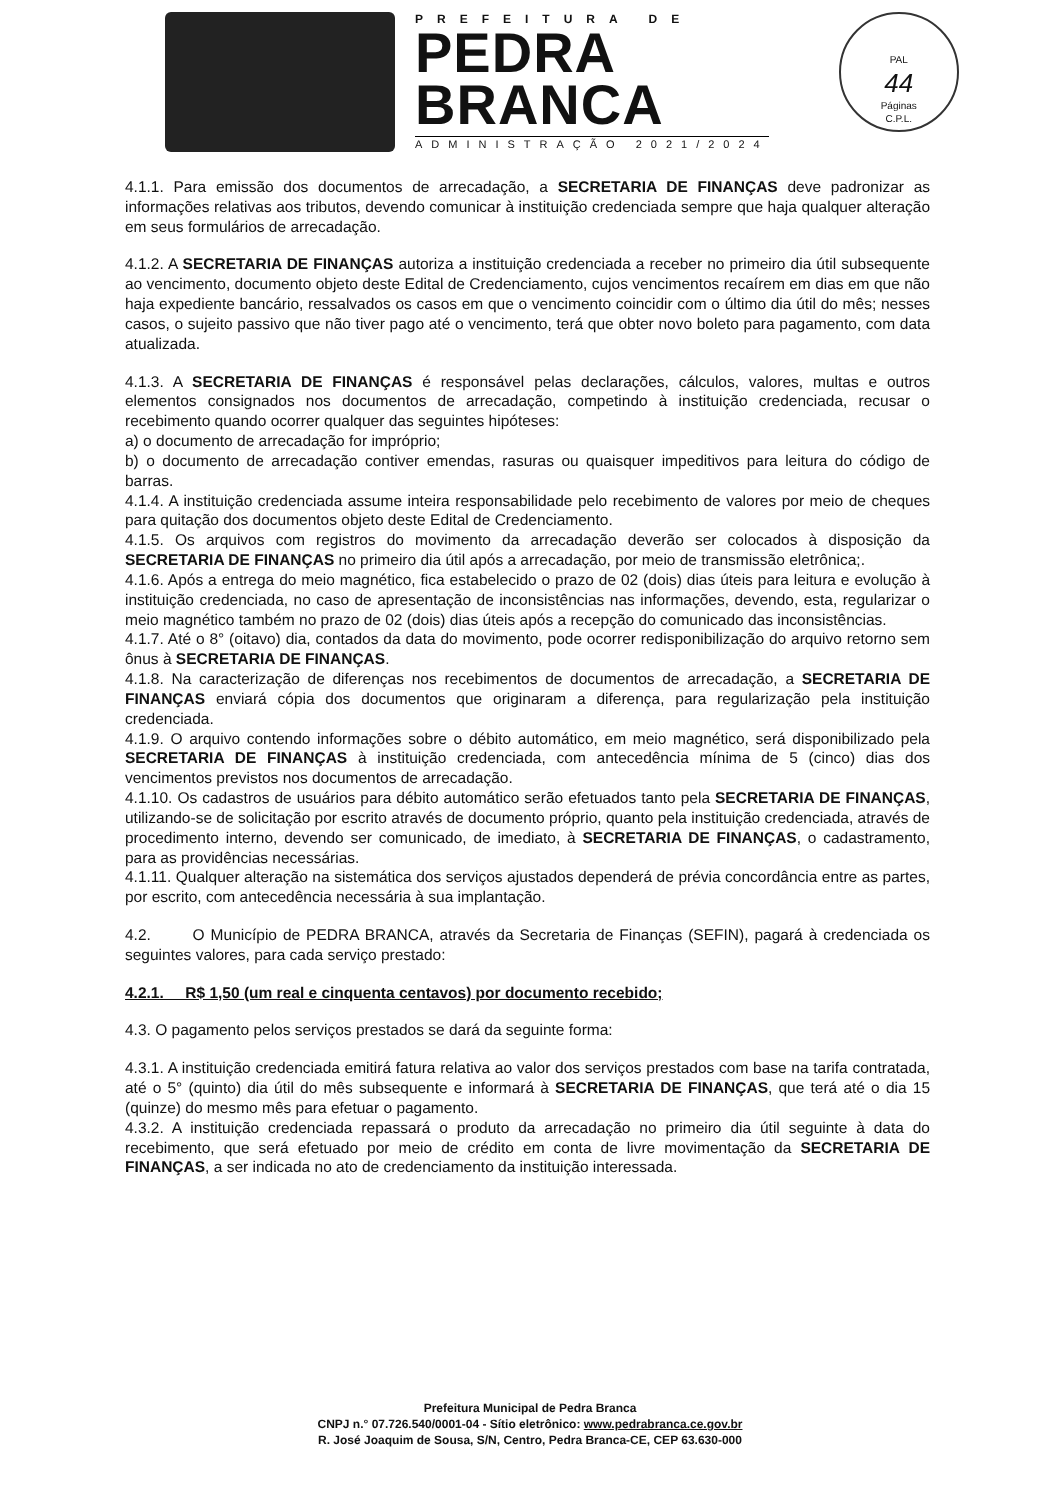PREFEITURA DE
PEDRA
BRANCA
ADMINISTRAÇÃO 2021/2024
PAL
44
Páginas
C.P.L.
4.1.1. Para emissão dos documentos de arrecadação, a SECRETARIA DE FINANÇAS deve padronizar as informações relativas aos tributos, devendo comunicar à instituição credenciada sempre que haja qualquer alteração em seus formulários de arrecadação.
4.1.2. A SECRETARIA DE FINANÇAS autoriza a instituição credenciada a receber no primeiro dia útil subsequente ao vencimento, documento objeto deste Edital de Credenciamento, cujos vencimentos recaírem em dias em que não haja expediente bancário, ressalvados os casos em que o vencimento coincidir com o último dia útil do mês; nesses casos, o sujeito passivo que não tiver pago até o vencimento, terá que obter novo boleto para pagamento, com data atualizada.
4.1.3. A SECRETARIA DE FINANÇAS é responsável pelas declarações, cálculos, valores, multas e outros elementos consignados nos documentos de arrecadação, competindo à instituição credenciada, recusar o recebimento quando ocorrer qualquer das seguintes hipóteses:
a) o documento de arrecadação for impróprio;
b) o documento de arrecadação contiver emendas, rasuras ou quaisquer impeditivos para leitura do código de barras.
4.1.4. A instituição credenciada assume inteira responsabilidade pelo recebimento de valores por meio de cheques para quitação dos documentos objeto deste Edital de Credenciamento.
4.1.5. Os arquivos com registros do movimento da arrecadação deverão ser colocados à disposição da SECRETARIA DE FINANÇAS no primeiro dia útil após a arrecadação, por meio de transmissão eletrônica;.
4.1.6. Após a entrega do meio magnético, fica estabelecido o prazo de 02 (dois) dias úteis para leitura e evolução à instituição credenciada, no caso de apresentação de inconsistências nas informações, devendo, esta, regularizar o meio magnético também no prazo de 02 (dois) dias úteis após a recepção do comunicado das inconsistências.
4.1.7. Até o 8° (oitavo) dia, contados da data do movimento, pode ocorrer redisponibilização do arquivo retorno sem ônus à SECRETARIA DE FINANÇAS.
4.1.8. Na caracterização de diferenças nos recebimentos de documentos de arrecadação, a SECRETARIA DE FINANÇAS enviará cópia dos documentos que originaram a diferença, para regularização pela instituição credenciada.
4.1.9. O arquivo contendo informações sobre o débito automático, em meio magnético, será disponibilizado pela SECRETARIA DE FINANÇAS à instituição credenciada, com antecedência mínima de 5 (cinco) dias dos vencimentos previstos nos documentos de arrecadação.
4.1.10. Os cadastros de usuários para débito automático serão efetuados tanto pela SECRETARIA DE FINANÇAS, utilizando-se de solicitação por escrito através de documento próprio, quanto pela instituição credenciada, através de procedimento interno, devendo ser comunicado, de imediato, à SECRETARIA DE FINANÇAS, o cadastramento, para as providências necessárias.
4.1.11. Qualquer alteração na sistemática dos serviços ajustados dependerá de prévia concordância entre as partes, por escrito, com antecedência necessária à sua implantação.
4.2. O Município de PEDRA BRANCA, através da Secretaria de Finanças (SEFIN), pagará à credenciada os seguintes valores, para cada serviço prestado:
4.2.1. R$ 1,50 (um real e cinquenta centavos) por documento recebido;
4.3. O pagamento pelos serviços prestados se dará da seguinte forma:
4.3.1. A instituição credenciada emitirá fatura relativa ao valor dos serviços prestados com base na tarifa contratada, até o 5° (quinto) dia útil do mês subsequente e informará à SECRETARIA DE FINANÇAS, que terá até o dia 15 (quinze) do mesmo mês para efetuar o pagamento.
4.3.2. A instituição credenciada repassará o produto da arrecadação no primeiro dia útil seguinte à data do recebimento, que será efetuado por meio de crédito em conta de livre movimentação da SECRETARIA DE FINANÇAS, a ser indicada no ato de credenciamento da instituição interessada.
Prefeitura Municipal de Pedra Branca
CNPJ n.° 07.726.540/0001-04 - Sítio eletrônico: www.pedrabranca.ce.gov.br
R. José Joaquim de Sousa, S/N, Centro, Pedra Branca-CE, CEP 63.630-000